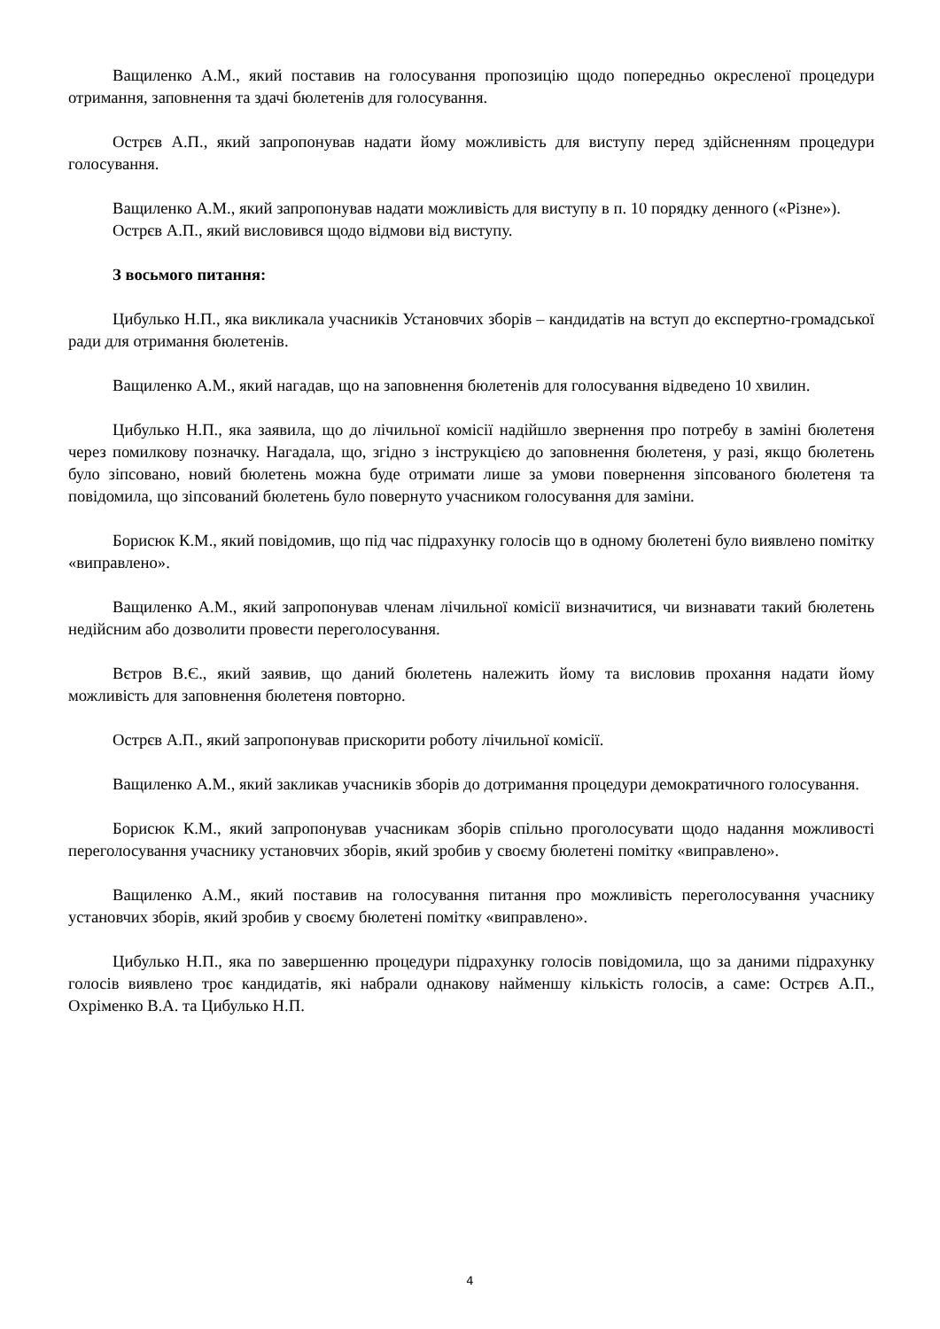Ващиленко А.М., який поставив на голосування пропозицію щодо попередньо окресленої процедури отримання, заповнення та здачі бюлетенів для голосування.
Острєв А.П., який запропонував надати йому можливість для виступу перед здійсненням процедури голосування.
Ващиленко А.М., який запропонував надати можливість для виступу в п. 10 порядку денного («Різне»).
Острєв А.П., який висловився щодо відмови від виступу.
З восьмого питання:
Цибулько Н.П., яка викликала учасників Установчих зборів – кандидатів на вступ до експертно-громадської ради для отримання бюлетенів.
Ващиленко А.М., який нагадав, що на заповнення бюлетенів для голосування відведено 10 хвилин.
Цибулько Н.П., яка заявила, що до лічильної комісії надійшло звернення про потребу в заміні бюлетеня через помилкову позначку. Нагадала, що, згідно з інструкцією до заповнення бюлетеня, у разі, якщо бюлетень було зіпсовано, новий бюлетень можна буде отримати лише за умови повернення зіпсованого бюлетеня та повідомила, що зіпсований бюлетень було повернуто учасником голосування для заміни.
Борисюк К.М., який повідомив, що під час підрахунку голосів що в одному бюлетені було виявлено помітку «виправлено».
Ващиленко А.М., який запропонував членам лічильної комісії визначитися, чи визнавати такий бюлетень недійсним або дозволити провести переголосування.
Вєтров В.Є., який заявив, що даний бюлетень належить йому та висловив прохання надати йому можливість для заповнення бюлетеня повторно.
Острєв А.П., який запропонував прискорити роботу лічильної комісії.
Ващиленко А.М., який закликав учасників зборів до дотримання процедури демократичного голосування.
Борисюк К.М., який запропонував учасникам зборів спільно проголосувати щодо надання можливості переголосування учаснику установчих зборів, який зробив у своєму бюлетені помітку «виправлено».
Ващиленко А.М., який поставив на голосування питання про можливість переголосування учаснику установчих зборів, який зробив у своєму бюлетені помітку «виправлено».
Цибулько Н.П., яка по завершенню процедури підрахунку голосів повідомила, що за даними підрахунку голосів виявлено троє кандидатів, які набрали однакову найменшу кількість голосів, а саме: Острєв А.П., Охріменко В.А. та Цибулько Н.П.
4